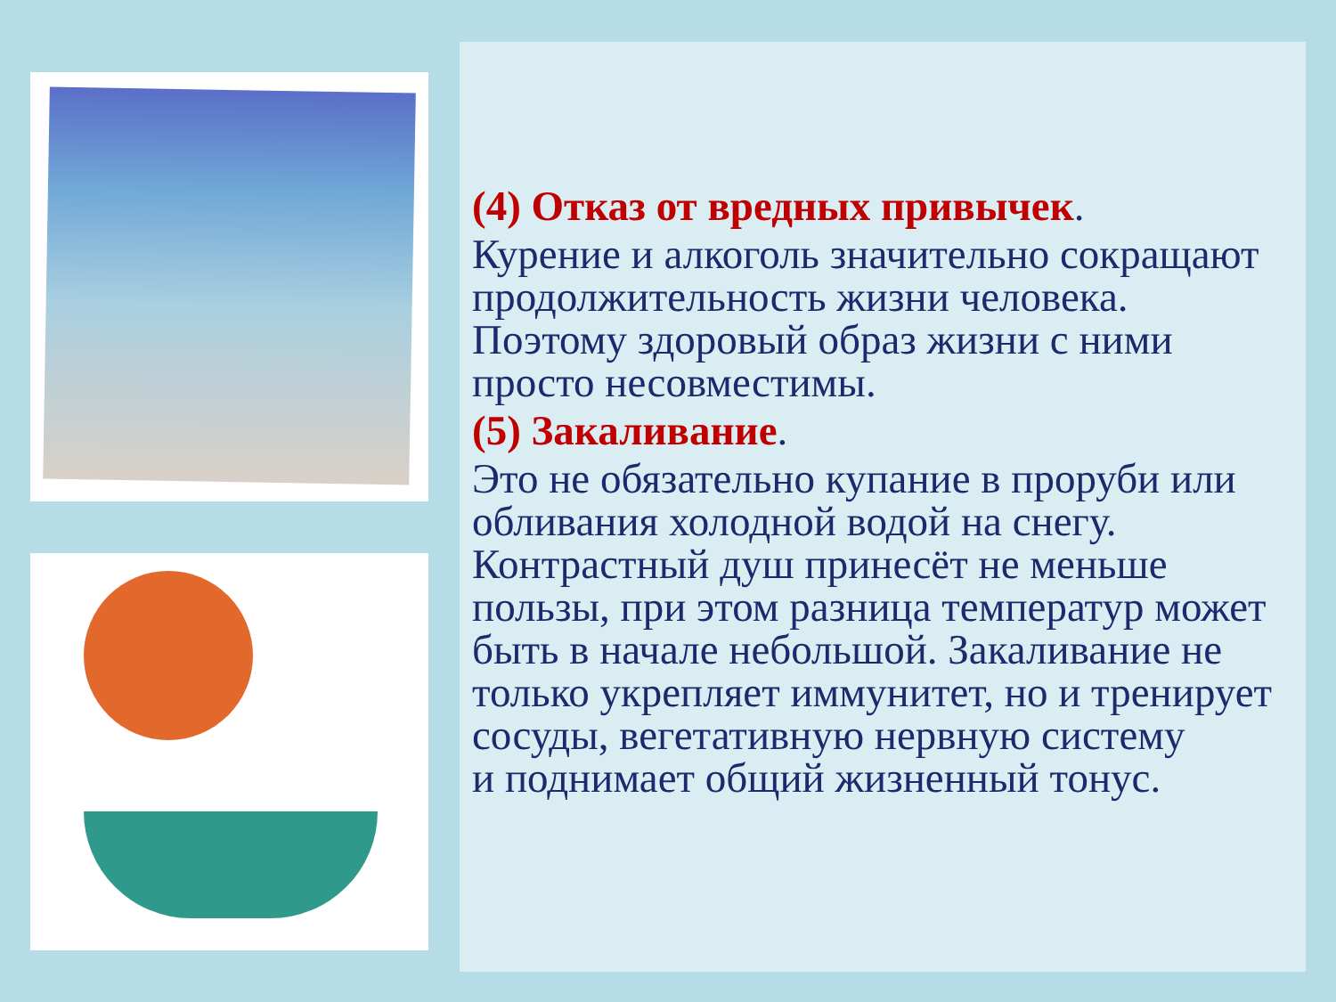(4) Отказ от вредных привычек.
Курение и алкоголь значительно сокращают продолжительность жизни человека. Поэтому здоровый образ жизни с ними просто несовместимы.
(5) Закаливание.
Это не обязательно купание в проруби или обливания холодной водой на снегу. Контрастный душ принесёт не меньше пользы, при этом разница температур может быть в начале небольшой. Закаливание не только укрепляет иммунитет, но и тренирует сосуды, вегетативную нервную систему
и поднимает общий жизненный тонус.